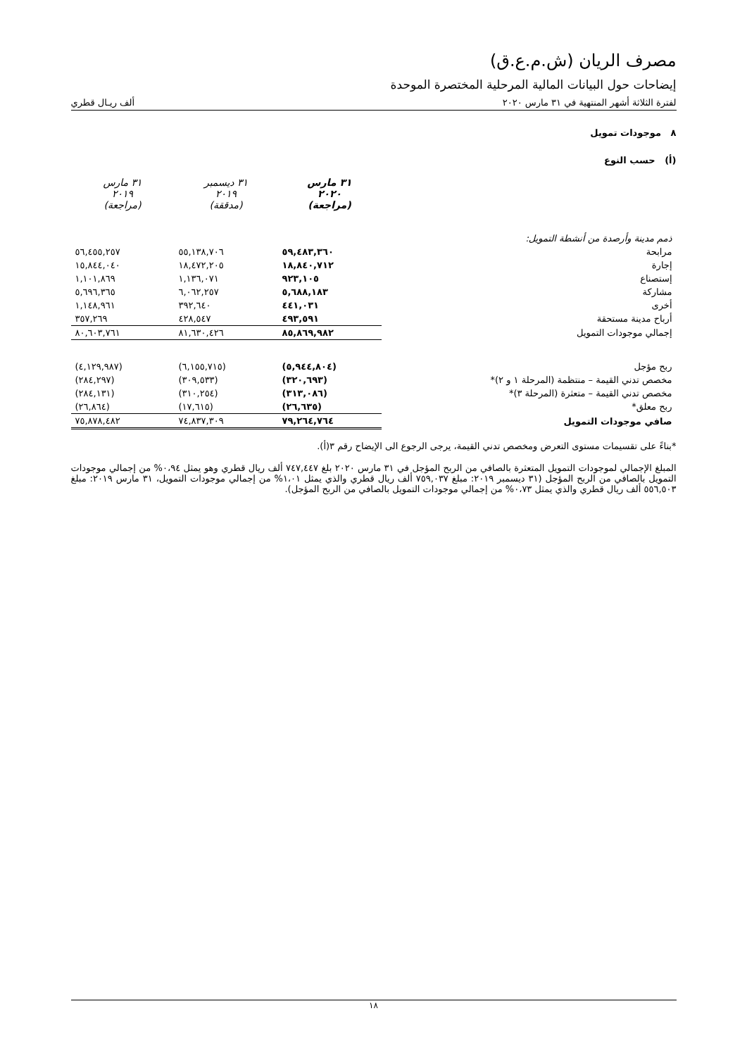مصرف الريان (ش.م.ع.ق)
إيضاحات حول البيانات المالية المرحلية المختصرة الموحدة
لفترة الثلاثة أشهر المنتهية في ٣١ مارس ٢٠٢٠ ألف ريـال قطري
٨ موجودات تمويل
(أ) حسب النوع
| | ٣١ مارس ٢٠٢٠ (مراجعة) | ٣١ ديسمبر ٢٠١٩ (مدققة) | ٣١ مارس ٢٠١٩ (مراجعة) |
| --- | --- | --- | --- |
| ذمم مدينة وأرصدة من أنشطة التمويل: | | | |
| مرابحة | ٥٩,٤٨٣,٣٦٠ | ٥٥,١٣٨,٧٠٦ | ٥٦,٤٥٥,٢٥٧ |
| إجارة | ١٨,٨٤٠,٧١٢ | ١٨,٤٧٢,٢٠٥ | ١٥,٨٤٤,٠٤٠ |
| إستصناع | ٩٢٣,١٠٥ | ١,١٣٦,٠٧١ | ١,١٠١,٨٦٩ |
| مشاركة | ٥,٦٨٨,١٨٣ | ٦,٠٦٢,٢٥٧ | ٥,٦٩٦,٣٦٥ |
| أخرى | ٤٤١,٠٣١ | ٣٩٢,٦٤٠ | ١,١٤٨,٩٦١ |
| أرباح مدينة مستحقة | ٤٩٣,٥٩١ | ٤٢٨,٥٤٧ | ٣٥٧,٢٦٩ |
| إجمالي موجودات التمويل | ٨٥,٨٦٩,٩٨٢ | ٨١,٦٣٠,٤٢٦ | ٨٠,٦٠٣,٧٦١ |
| ربح مؤجل | (٥,٩٤٤,٨٠٤) | (٦,١٥٥,٧١٥) | (٤,١٢٩,٩٨٧) |
| مخصص تدني القيمة – منتظمة (المرحلة ١ و ٢)* | (٣٢٠,٦٩٣) | (٣٠٩,٥٣٣) | (٢٨٤,٢٩٧) |
| مخصص تدني القيمة – متعثرة (المرحلة ٣)* | (٣١٣,٠٨٦) | (٣١٠,٢٥٤) | (٢٨٤,١٣١) |
| ربح معلق* | (٢٦,٦٣٥) | (١٧,٦١٥) | (٢٦,٨٦٤) |
| صافي موجودات التمويل | ٧٩,٢٦٤,٧٦٤ | ٧٤,٨٣٧,٣٠٩ | ٧٥,٨٧٨,٤٨٢ |
*بناءً على تقسيمات مستوى التعرض ومخصص تدني القيمة، يرجى الرجوع الى الإيضاح رقم ٣(أ).
المبلغ الإجمالي لموجودات التمويل المتعثرة بالصافي من الربح المؤجل في ٣١ مارس ٢٠٢٠ بلغ ٧٤٧,٤٤٧ ألف ريال قطري وهو يمثل ٠،٩٤% من إجمالي موجودات التمويل بالصافي من الربح المؤجل (٣١ ديسمبر ٢٠١٩: مبلغ ٧٥٩,٠٣٧ ألف ريال قطري والذي يمثل ١،٠١% من إجمالي موجودات التمويل، ٣١ مارس ٢٠١٩: مبلغ ٥٥٦,٥٠٣ ألف ريال قطري والذي يمثل ٠،٧٣% من إجمالي موجودات التمويل بالصافي من الربح المؤجل).
١٨